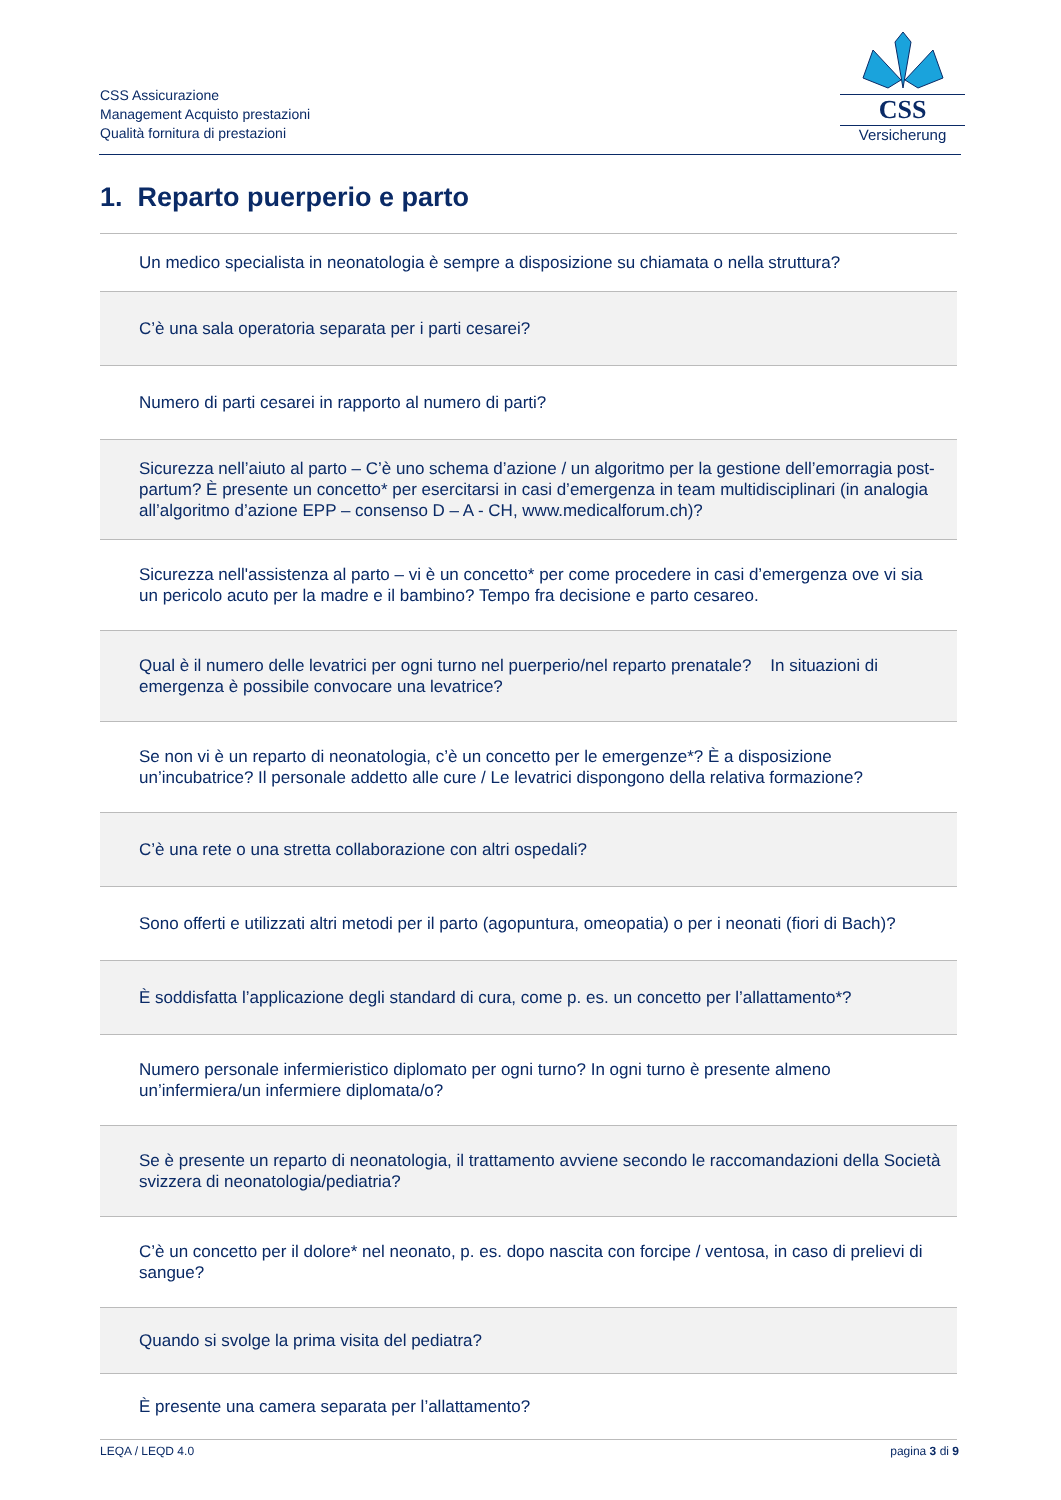CSS Assicurazione
Management Acquisto prestazioni
Qualità fornitura di prestazioni
CSS
Versicherung
1. Reparto puerperio e parto
| Un medico specialista in neonatologia è sempre a disposizione su chiamata o nella struttura? |
| C’è una sala operatoria separata per i parti cesarei? |
| Numero di parti cesarei in rapporto al numero di parti? |
| Sicurezza nell’aiuto al parto – C’è uno schema d’azione / un algoritmo per la gestione dell’emorragia post-partum? È presente un concetto* per esercitarsi in casi d’emergenza in team multidisciplinari (in analogia all’algoritmo d’azione EPP – consenso D – A - CH, www.medicalforum.ch)? |
| Sicurezza nell'assistenza al parto – vi è un concetto* per come procedere in casi d’emergenza ove vi sia un pericolo acuto per la madre e il bambino? Tempo fra decisione e parto cesareo. |
| Qual è il numero delle levatrici per ogni turno nel puerperio/nel reparto prenatale? In situazioni di emergenza è possibile convocare una levatrice? |
| Se non vi è un reparto di neonatologia, c’è un concetto per le emergenze*? È a disposizione un’incubatrice? Il personale addetto alle cure / Le levatrici dispongono della relativa formazione? |
| C’è una rete o una stretta collaborazione con altri ospedali? |
| Sono offerti e utilizzati altri metodi per il parto (agopuntura, omeopatia) o per i neonati (fiori di Bach)? |
| È soddisfatta l’applicazione degli standard di cura, come p. es. un concetto per l’allattamento*? |
| Numero personale infermieristico diplomato per ogni turno? In ogni turno è presente almeno un’infermiera/un infermiere diplomata/o? |
| Se è presente un reparto di neonatologia, il trattamento avviene secondo le raccomandazioni della Società svizzera di neonatologia/pediatria? |
| C’è un concetto per il dolore* nel neonato, p. es. dopo nascita con forcipe / ventosa, in caso di prelievi di sangue? |
| Quando si svolge la prima visita del pediatra? |
| È presente una camera separata per l’allattamento? |
LEQA / LEQD 4.0 pagina 3 di 9